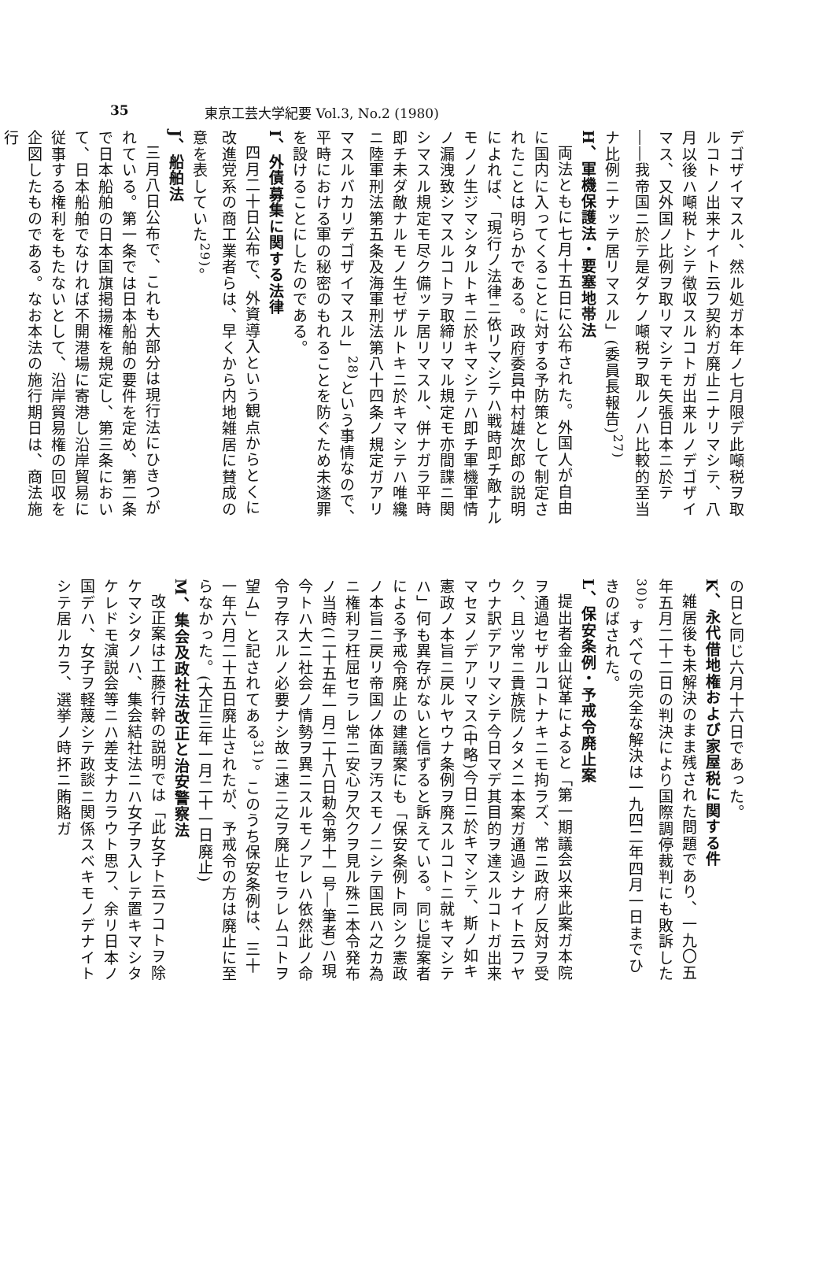35 東京工芸大学紀要 Vol.3, No.2 (1980)
デゴザイマスル、然ル処ガ本年ノ七月限デ此噸税ヲ取ルコトノ出来ナイト云フ契約ガ廃止ニナリマシテ、八月以後ハ噸税トシテ徴収スルコトガ出来ルノデゴザイマス、又外国ノ比例ヲ取リマシテモ矢張日本ニ於テ――我帝国ニ於テ是ダケノ噸税ヲ取ルノハ比較的至当ナ比例ニナッテ居リマスル」(委員長報告)<sup>27)</sup>
H、軍機保護法・要塞地帯法
両法ともに七月十五日に公布された。外国人が自由に国内に入ってくることに対する予防策として制定されたことは明らかである。政府委員中村雄次郎の説明によれば、「現行ノ法律ニ依リマシテハ戦時即チ敵ナルモノノ生ジマシタルトキニ於キマシテハ即チ軍機軍情ノ漏洩致シマスルコトヲ取締リマル規定モ亦間諜ニ関シマスル規定モ尽ク備ッテ居リマスル、併ナガラ平時即チ未ダ敵ナルモノ生ゼザルトキニ於キマシテハ唯纔ニ陸軍刑法第五条及海軍刑法第八十四条ノ規定ガアリマスルバカリデゴザイマスル」<sup>28)</sup>という事情なので、平時における軍の秘密のもれることを防ぐため未遂罪を設けることにしたのである。
I、外債募集に関する法律
四月二十日公布で、外資導入という観点からとくに改進党系の商工業者らは、早くから内地雑居に賛成の意を表していた<sup>29)</sup>。
J、船舶法
三月八日公布で、これも大部分は現行法にひきつがれている。第一条では日本船舶の要件を定め、第二条で日本船舶の日本国旗掲揚権を規定し、第三条において、日本船舶でなければ不開港場に寄港し沿岸貿易に従事する権利をもたないとして、沿岸貿易権の回収を企図したものである。なお本法の施行期日は、商法施行
の日と同じ六月十六日であった。
K、永代借地権および家屋税に関する件
雑居後も未解決のまま残された問題であり、一九〇五年五月二十二日の判決により国際調停裁判にも敗訴した<sup>30)</sup>。すべての完全な解決は一九四二年四月一日までひきのばされた。
L、保安条例・予戒令廃止案
提出者金山従革によると「第一期議会以来此案ガ本院ヲ通過セザルコトナキニモ拘ラズ、常ニ政府ノ反対ヲ受ク、且ツ常ニ貴族院ノタメニ本案ガ通過シナイト云フヤウナ訳デアリマシテ今日マデ其目的ヲ達スルコトガ出来マセヌノデアリマス(中略)今日ニ於キマシテ、斯ノ如キ憲政ノ本旨ニ戻ルヤウナ条例ヲ廃スルコトニ就キマシテハ」何も異存がないと信ずると訴えている。同じ提案者による予戒令廃止の建議案にも「保安条例ト同シク憲政ノ本旨ニ戻リ帝国ノ体面ヲ汚スモノニシテ国民ハ之カ為ニ権利ヲ枉屈セラレ常ニ安心ヲ欠クヲ見ル殊ニ本令発布ノ当時(二十五年一月二十八日勅令第十一号―筆者)ハ現今トハ大ニ社会ノ情勢ヲ異ニスルモノアレハ依然此ノ命令ヲ存スルノ必要ナシ故ニ速ニ之ヲ廃止セラレムコトヲ望ム」と記されてある<sup>31)</sup>。このうち保安条例は、三十一年六月二十五日廃止されたが、予戒令の方は廃止に至らなかった。(大正三年一月二十一日廃止)
M、集会及政社法改正と治安警察法
改正案は工藤行幹の説明では「此女子ト云フコトヲ除ケマシタノハ、集会結社法ニハ女子ヲ入レテ置キマシタケレドモ演説会等ニハ差支ナカラウト思フ、余リ日本ノ国デハ、女子ヲ軽蔑シテ政談ニ関係スベキモノデナイトシテ居ルカラ、選挙ノ時抔ニ賄賂ガ